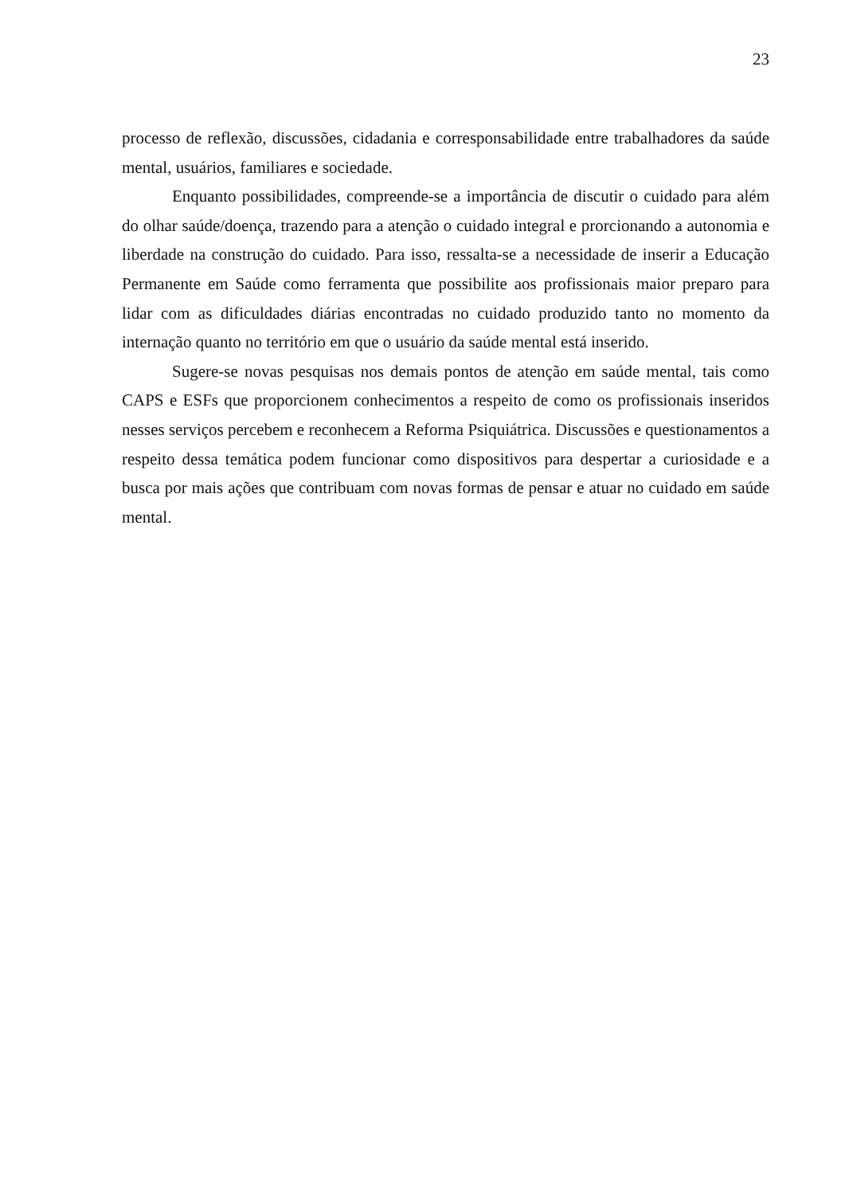23
processo de reflexão, discussões, cidadania e corresponsabilidade entre trabalhadores da saúde mental, usuários, familiares e sociedade.
Enquanto possibilidades, compreende-se a importância de discutir o cuidado para além do olhar saúde/doença, trazendo para a atenção o cuidado integral e prorcionando a autonomia e liberdade na construção do cuidado. Para isso, ressalta-se a necessidade de inserir a Educação Permanente em Saúde como ferramenta que possibilite aos profissionais maior preparo para lidar com as dificuldades diárias encontradas no cuidado produzido tanto no momento da internação quanto no território em que o usuário da saúde mental está inserido.
Sugere-se novas pesquisas nos demais pontos de atenção em saúde mental, tais como CAPS e ESFs que proporcionem conhecimentos a respeito de como os profissionais inseridos nesses serviços percebem e reconhecem a Reforma Psiquiátrica. Discussões e questionamentos a respeito dessa temática podem funcionar como dispositivos para despertar a curiosidade e a busca por mais ações que contribuam com novas formas de pensar e atuar no cuidado em saúde mental.